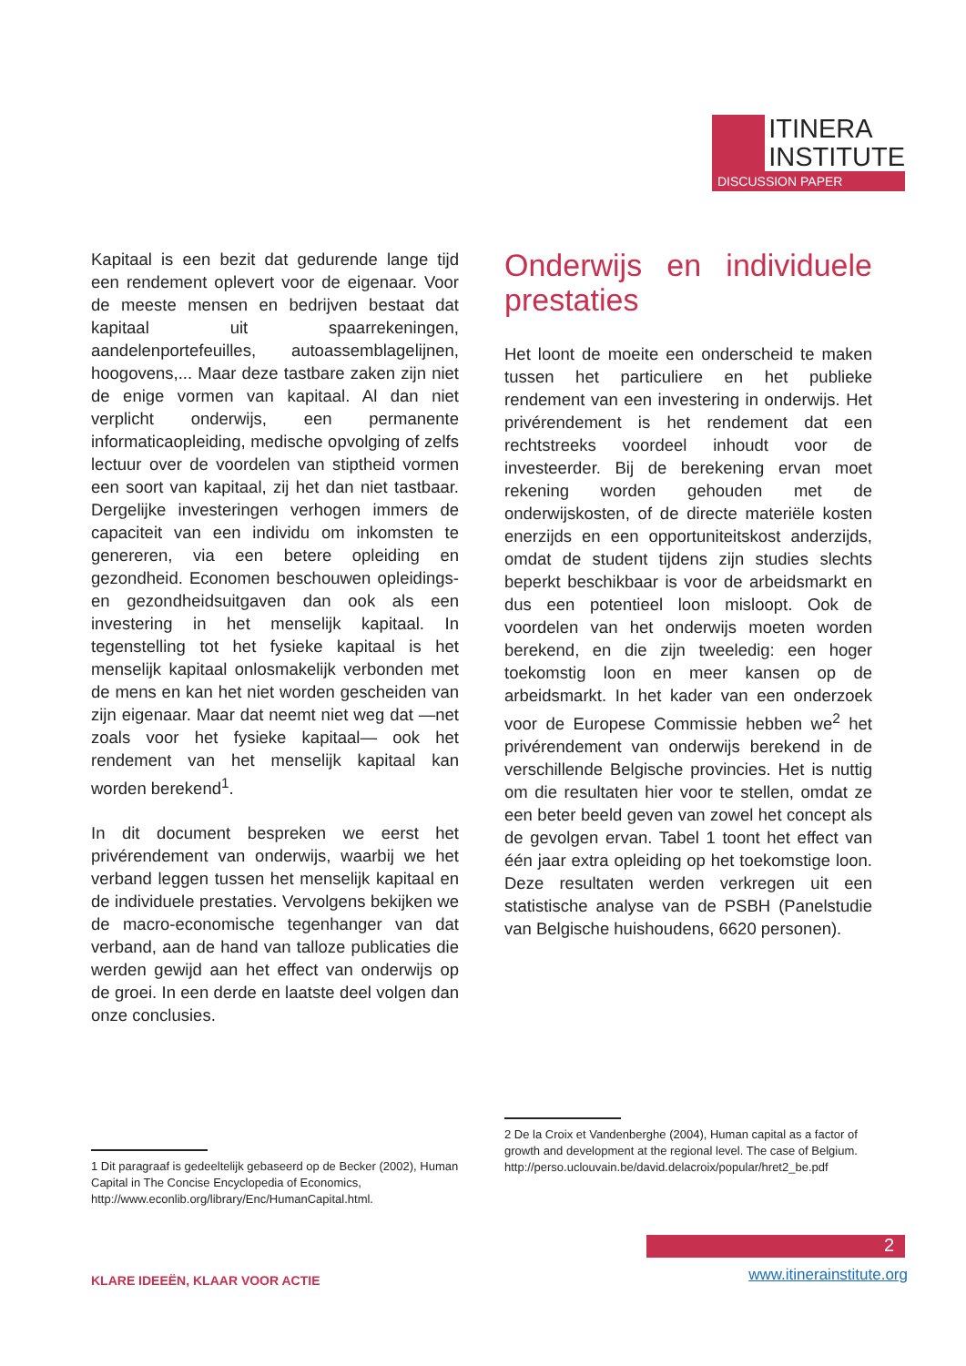ITINERA
INSTITUTE
DISCUSSION PAPER
Kapitaal is een bezit dat gedurende lange tijd een rendement oplevert voor de eigenaar. Voor de meeste mensen en bedrijven bestaat dat kapitaal uit spaarrekeningen, aandelenportefeuilles, autoassemblagelijnen, hoogovens,... Maar deze tastbare zaken zijn niet de enige vormen van kapitaal. Al dan niet verplicht onderwijs, een permanente informaticaopleiding, medische opvolging of zelfs lectuur over de voordelen van stiptheid vormen een soort van kapitaal, zij het dan niet tastbaar. Dergelijke investeringen verhogen immers de capaciteit van een individu om inkomsten te genereren, via een betere opleiding en gezondheid. Economen beschouwen opleidings- en gezondheidsuitgaven dan ook als een investering in het menselijk kapitaal. In tegenstelling tot het fysieke kapitaal is het menselijk kapitaal onlosmakelijk verbonden met de mens en kan het niet worden gescheiden van zijn eigenaar. Maar dat neemt niet weg dat —net zoals voor het fysieke kapitaal— ook het rendement van het menselijk kapitaal kan worden berekend<sup>1</sup>.
In dit document bespreken we eerst het privérendement van onderwijs, waarbij we het verband leggen tussen het menselijk kapitaal en de individuele prestaties. Vervolgens bekijken we de macro-economische tegenhanger van dat verband, aan de hand van talloze publicaties die werden gewijd aan het effect van onderwijs op de groei. In een derde en laatste deel volgen dan onze conclusies.
Onderwijs en individuele prestaties
Het loont de moeite een onderscheid te maken tussen het particuliere en het publieke rendement van een investering in onderwijs. Het privérendement is het rendement dat een rechtstreeks voordeel inhoudt voor de investeerder. Bij de berekening ervan moet rekening worden gehouden met de onderwijskosten, of de directe materiële kosten enerzijds en een opportuniteitskost anderzijds, omdat de student tijdens zijn studies slechts beperkt beschikbaar is voor de arbeidsmarkt en dus een potentieel loon misloopt. Ook de voordelen van het onderwijs moeten worden berekend, en die zijn tweeledig: een hoger toekomstig loon en meer kansen op de arbeidsmarkt. In het kader van een onderzoek voor de Europese Commissie hebben we<sup>2</sup> het privérendement van onderwijs berekend in de verschillende Belgische provincies. Het is nuttig om die resultaten hier voor te stellen, omdat ze een beter beeld geven van zowel het concept als de gevolgen ervan. Tabel 1 toont het effect van één jaar extra opleiding op het toekomstige loon. Deze resultaten werden verkregen uit een statistische analyse van de PSBH (Panelstudie van Belgische huishoudens, 6620 personen).
1 Dit paragraaf is gedeeltelijk gebaseerd op de Becker (2002), Human Capital in The Concise Encyclopedia of Economics, http://www.econlib.org/library/Enc/HumanCapital.html.
2 De la Croix et Vandenberghe (2004), Human capital as a factor of growth and development at the regional level. The case of Belgium. http://perso.uclouvain.be/david.delacroix/popular/hret2_be.pdf
2
KLARE IDEEËN, KLAAR VOOR ACTIE www.itinerainstitute.org